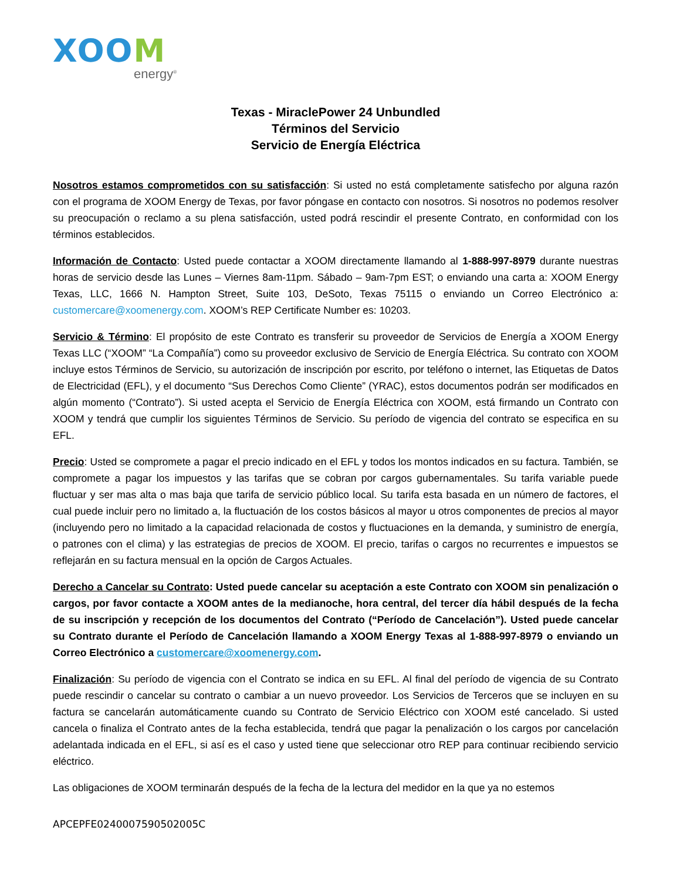XOOM
energy<sup>®</sup>
Texas - MiraclePower 24 Unbundled
Términos del Servicio
Servicio de Energía Eléctrica
Nosotros estamos comprometidos con su satisfacción: Si usted no está completamente satisfecho por alguna razón con el programa de XOOM Energy de Texas, por favor póngase en contacto con nosotros. Si nosotros no podemos resolver su preocupación o reclamo a su plena satisfacción, usted podrá rescindir el presente Contrato, en conformidad con los términos establecidos.
Información de Contacto: Usted puede contactar a XOOM directamente llamando al 1-888-997-8979 durante nuestras horas de servicio desde las Lunes – Viernes 8am-11pm. Sábado – 9am-7pm EST; o enviando una carta a: XOOM Energy Texas, LLC, 1666 N. Hampton Street, Suite 103, DeSoto, Texas 75115 o enviando un Correo Electrónico a: customercare@xoomenergy.com. XOOM’s REP Certificate Number es: 10203.
Servicio & Término: El propósito de este Contrato es transferir su proveedor de Servicios de Energía a XOOM Energy Texas LLC (“XOOM” “La Compañía”) como su proveedor exclusivo de Servicio de Energía Eléctrica. Su contrato con XOOM incluye estos Términos de Servicio, su autorización de inscripción por escrito, por teléfono o internet, las Etiquetas de Datos de Electricidad (EFL), y el documento “Sus Derechos Como Cliente” (YRAC), estos documentos podrán ser modificados en algún momento (“Contrato”). Si usted acepta el Servicio de Energía Eléctrica con XOOM, está firmando un Contrato con XOOM y tendrá que cumplir los siguientes Términos de Servicio. Su período de vigencia del contrato se especifica en su EFL.
Precio: Usted se compromete a pagar el precio indicado en el EFL y todos los montos indicados en su factura. También, se compromete a pagar los impuestos y las tarifas que se cobran por cargos gubernamentales. Su tarifa variable puede fluctuar y ser mas alta o mas baja que tarifa de servicio público local. Su tarifa esta basada en un número de factores, el cual puede incluir pero no limitado a, la fluctuación de los costos básicos al mayor u otros componentes de precios al mayor (incluyendo pero no limitado a la capacidad relacionada de costos y fluctuaciones en la demanda, y suministro de energía, o patrones con el clima) y las estrategias de precios de XOOM. El precio, tarifas o cargos no recurrentes e impuestos se reflejarán en su factura mensual en la opción de Cargos Actuales.
Derecho a Cancelar su Contrato: Usted puede cancelar su aceptación a este Contrato con XOOM sin penalización o cargos, por favor contacte a XOOM antes de la medianoche, hora central, del tercer día hábil después de la fecha de su inscripción y recepción de los documentos del Contrato (“Período de Cancelación”). Usted puede cancelar su Contrato durante el Período de Cancelación llamando a XOOM Energy Texas al 1-888-997-8979 o enviando un Correo Electrónico a customercare@xoomenergy.com.
Finalización: Su período de vigencia con el Contrato se indica en su EFL. Al final del período de vigencia de su Contrato puede rescindir o cancelar su contrato o cambiar a un nuevo proveedor. Los Servicios de Terceros que se incluyen en su factura se cancelarán automáticamente cuando su Contrato de Servicio Eléctrico con XOOM esté cancelado. Si usted cancela o finaliza el Contrato antes de la fecha establecida, tendrá que pagar la penalización o los cargos por cancelación adelantada indicada en el EFL, si así es el caso y usted tiene que seleccionar otro REP para continuar recibiendo servicio eléctrico.
Las obligaciones de XOOM terminarán después de la fecha de la lectura del medidor en la que ya no estemos
APCEPFE0240007590502005C